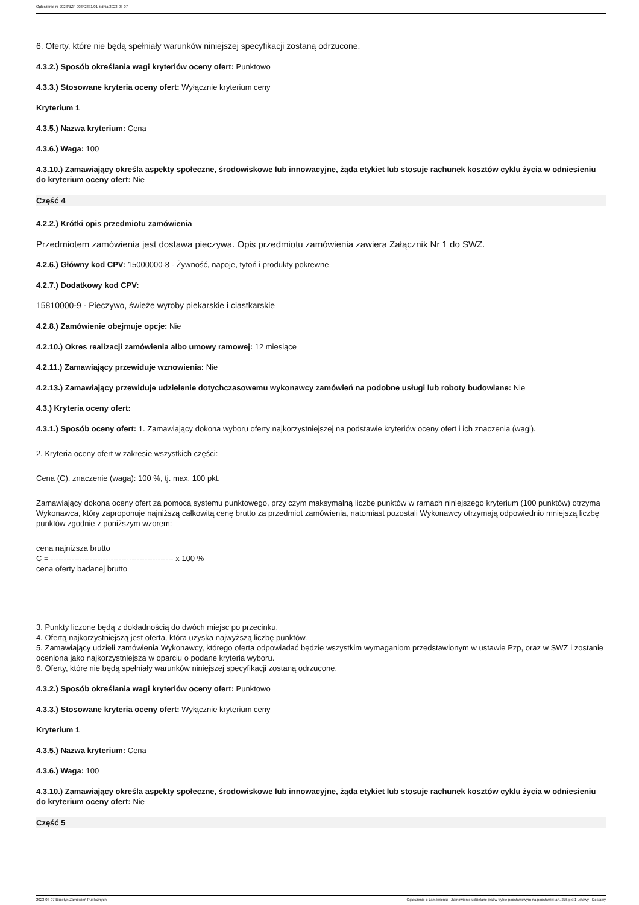Ogłoszenie nr 2023/BZP 00342331/01 z dnia 2023-08-07
6. Oferty, które nie będą spełniały warunków niniejszej specyfikacji zostaną odrzucone.
4.3.2.) Sposób określania wagi kryteriów oceny ofert: Punktowo
4.3.3.) Stosowane kryteria oceny ofert: Wyłącznie kryterium ceny
Kryterium 1
4.3.5.) Nazwa kryterium: Cena
4.3.6.) Waga: 100
4.3.10.) Zamawiający określa aspekty społeczne, środowiskowe lub innowacyjne, żąda etykiet lub stosuje rachunek kosztów cyklu życia w odniesieniu do kryterium oceny ofert: Nie
Część 4
4.2.2.) Krótki opis przedmiotu zamówienia
Przedmiotem zamówienia jest dostawa pieczywa. Opis przedmiotu zamówienia zawiera Załącznik Nr 1 do SWZ.
4.2.6.) Główny kod CPV: 15000000-8 - Żywność, napoje, tytoń i produkty pokrewne
4.2.7.) Dodatkowy kod CPV:
15810000-9 - Pieczywo, świeże wyroby piekarskie i ciastkarskie
4.2.8.) Zamówienie obejmuje opcje: Nie
4.2.10.) Okres realizacji zamówienia albo umowy ramowej: 12 miesiące
4.2.11.) Zamawiający przewiduje wznowienia: Nie
4.2.13.) Zamawiający przewiduje udzielenie dotychczasowemu wykonawcy zamówień na podobne usługi lub roboty budowlane: Nie
4.3.) Kryteria oceny ofert:
4.3.1.) Sposób oceny ofert: 1. Zamawiający dokona wyboru oferty najkorzystniejszej na podstawie kryteriów oceny ofert i ich znaczenia (wagi).
2. Kryteria oceny ofert w zakresie wszystkich części:
Cena (C), znaczenie (waga): 100 %, tj. max. 100 pkt.
Zamawiający dokona oceny ofert za pomocą systemu punktowego, przy czym maksymalną liczbę punktów w ramach niniejszego kryterium (100 punktów) otrzyma Wykonawca, który zaproponuje najniższą całkowitą cenę brutto za przedmiot zamówienia, natomiast pozostali Wykonawcy otrzymają odpowiednio mniejszą liczbę punktów zgodnie z poniższym wzorem:
cena najniższa brutto
C = ----------------------------------------------- x 100 %
cena oferty badanej brutto
3. Punkty liczone będą z dokładnością do dwóch miejsc po przecinku.
4. Ofertą najkorzystniejszą jest oferta, która uzyska najwyższą liczbę punktów.
5. Zamawiający udzieli zamówienia Wykonawcy, którego oferta odpowiadać będzie wszystkim wymaganiom przedstawionym w ustawie Pzp, oraz w SWZ i zostanie oceniona jako najkorzystniejsza w oparciu o podane kryteria wyboru.
6. Oferty, które nie będą spełniały warunków niniejszej specyfikacji zostaną odrzucone.
4.3.2.) Sposób określania wagi kryteriów oceny ofert: Punktowo
4.3.3.) Stosowane kryteria oceny ofert: Wyłącznie kryterium ceny
Kryterium 1
4.3.5.) Nazwa kryterium: Cena
4.3.6.) Waga: 100
4.3.10.) Zamawiający określa aspekty społeczne, środowiskowe lub innowacyjne, żąda etykiet lub stosuje rachunek kosztów cyklu życia w odniesieniu do kryterium oceny ofert: Nie
Część 5
2023-08-07 Biuletyn Zamówień Publicznych Ogłoszenie o zamówieniu - Zamówienie udzielane jest w trybie podstawowym na podstawie: art. 275 pkt 1 ustawy - Dostawy